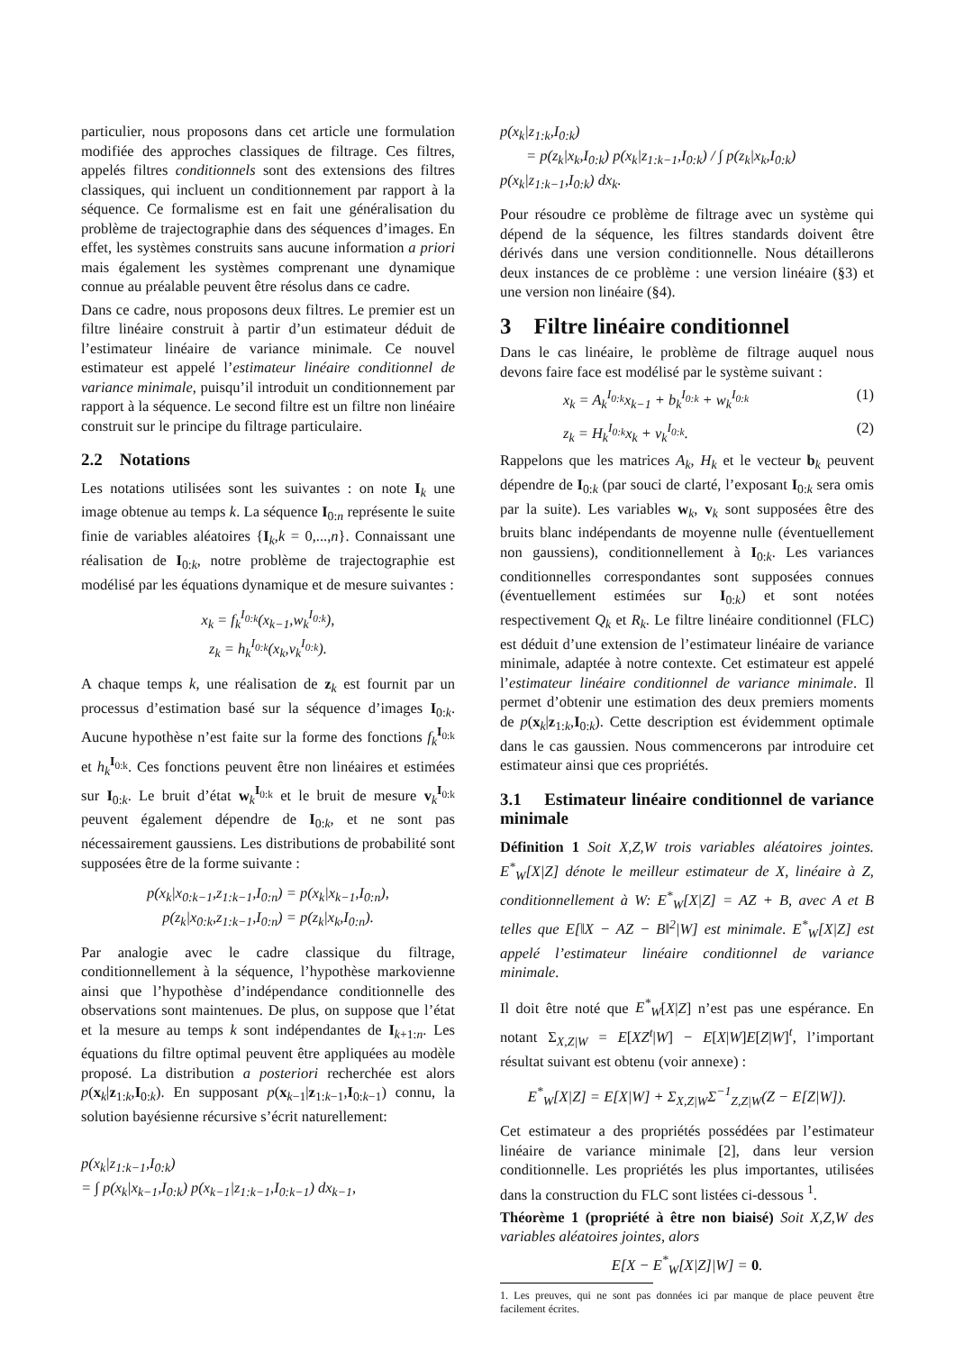particulier, nous proposons dans cet article une formulation modifiée des approches classiques de filtrage. Ces filtres, appelés filtres conditionnels sont des extensions des filtres classiques, qui incluent un conditionnement par rapport à la séquence. Ce formalisme est en fait une généralisation du problème de trajectographie dans des séquences d’images. En effet, les systèmes construits sans aucune information a priori mais également les systèmes comprenant une dynamique connue au préalable peuvent être résolus dans ce cadre.
Dans ce cadre, nous proposons deux filtres. Le premier est un filtre linéaire construit à partir d’un estimateur déduit de l’estimateur linéaire de variance minimale. Ce nouvel estimateur est appelé l’estimateur linéaire conditionnel de variance minimale, puisqu’il introduit un conditionnement par rapport à la séquence. Le second filtre est un filtre non linéaire construit sur le principe du filtrage particulaire.
2.2 Notations
Les notations utilisées sont les suivantes : on note I<sub>k</sub> une image obtenue au temps k. La séquence I<sub>0:n</sub> représente le suite finie de variables aléatoires {I<sub>k</sub>,k = 0,...,n}. Connaissant une réalisation de I<sub>0:k</sub>, notre problème de trajectographie est modélisé par les équations dynamique et de mesure suivantes :
x<sub>k</sub> = f<sub>k</sub><sup>I<sub>0:k</sub></sup>(x<sub>k−1</sub>,w<sub>k</sub><sup>I<sub>0:k</sub></sup>),
z<sub>k</sub> = h<sub>k</sub><sup>I<sub>0:k</sub></sup>(x<sub>k</sub>,v<sub>k</sub><sup>I<sub>0:k</sub></sup>).
A chaque temps k, une réalisation de z<sub>k</sub> est fournit par un processus d’estimation basé sur la séquence d’images I<sub>0:k</sub>. Aucune hypothèse n’est faite sur la forme des fonctions f<sub>k</sub><sup>I<sub>0:k</sub></sup> et h<sub>k</sub><sup>I<sub>0:k</sub></sup>. Ces fonctions peuvent être non linéaires et estimées sur I<sub>0:k</sub>. Le bruit d’état w<sub>k</sub><sup>I<sub>0:k</sub></sup> et le bruit de mesure v<sub>k</sub><sup>I<sub>0:k</sub></sup> peuvent également dépendre de I<sub>0:k</sub>, et ne sont pas nécessairement gaussiens. Les distributions de probabilité sont supposées être de la forme suivante :
p(x<sub>k</sub>|x<sub>0:k−1</sub>,z<sub>1:k−1</sub>,I<sub>0:n</sub>) = p(x<sub>k</sub>|x<sub>k−1</sub>,I<sub>0:n</sub>),
p(z<sub>k</sub>|x<sub>0:k</sub>,z<sub>1:k−1</sub>,I<sub>0:n</sub>) = p(z<sub>k</sub>|x<sub>k</sub>,I<sub>0:n</sub>).
Par analogie avec le cadre classique du filtrage, conditionnellement à la séquence, l’hypothèse markovienne ainsi que l’hypothèse d’indépendance conditionnelle des observations sont maintenues. De plus, on suppose que l’état et la mesure au temps k sont indépendantes de I<sub>k+1:n</sub>. Les équations du filtre optimal peuvent être appliquées au modèle proposé. La distribution a posteriori recherchée est alors p(x<sub>k</sub>|z<sub>1:k</sub>,I<sub>0:k</sub>). En supposant p(x<sub>k−1</sub>|z<sub>1:k−1</sub>,I<sub>0:k−1</sub>) connu, la solution bayésienne récursive s’écrit naturellement:
p(x<sub>k</sub>|z<sub>1:k−1</sub>,I<sub>0:k</sub>)
= ∫ p(x<sub>k</sub>|x<sub>k−1</sub>,I<sub>0:k</sub>) p(x<sub>k−1</sub>|z<sub>1:k−1</sub>,I<sub>0:k−1</sub>) dx<sub>k−1</sub>,
p(x<sub>k</sub>|z<sub>1:k</sub>,I<sub>0:k</sub>)
= p(z<sub>k</sub>|x<sub>k</sub>,I<sub>0:k</sub>) p(x<sub>k</sub>|z<sub>1:k−1</sub>,I<sub>0:k</sub>) / ∫ p(z<sub>k</sub>|x<sub>k</sub>,I<sub>0:k</sub>) p(x<sub>k</sub>|z<sub>1:k−1</sub>,I<sub>0:k</sub>) dx<sub>k</sub>.
Pour résoudre ce problème de filtrage avec un système qui dépend de la séquence, les filtres standards doivent être dérivés dans une version conditionnelle. Nous détaillerons deux instances de ce problème : une version linéaire (§3) et une version non linéaire (§4).
3 Filtre linéaire conditionnel
Dans le cas linéaire, le problème de filtrage auquel nous devons faire face est modélisé par le système suivant :
x<sub>k</sub> = A<sub>k</sub><sup>I<sub>0:k</sub></sup>x<sub>k−1</sub> + b<sub>k</sub><sup>I<sub>0:k</sub></sup> + w<sub>k</sub><sup>I<sub>0:k</sub></sup> (1)
z<sub>k</sub> = H<sub>k</sub><sup>I<sub>0:k</sub></sup>x<sub>k</sub> + v<sub>k</sub><sup>I<sub>0:k</sub></sup>. (2)
Rappelons que les matrices A<sub>k</sub>, H<sub>k</sub> et le vecteur b<sub>k</sub> peuvent dépendre de I<sub>0:k</sub> (par souci de clarté, l’exposant I<sub>0:k</sub> sera omis par la suite). Les variables w<sub>k</sub>, v<sub>k</sub> sont supposées être des bruits blanc indépendants de moyenne nulle (éventuellement non gaussiens), conditionnellement à I<sub>0:k</sub>. Les variances conditionnelles correspondantes sont supposées connues (éventuellement estimées sur I<sub>0:k</sub>) et sont notées respectivement Q<sub>k</sub> et R<sub>k</sub>. Le filtre linéaire conditionnel (FLC) est déduit d’une extension de l’estimateur linéaire de variance minimale, adaptée à notre contexte. Cet estimateur est appelé l’estimateur linéaire conditionnel de variance minimale. Il permet d’obtenir une estimation des deux premiers moments de p(x<sub>k</sub>|z<sub>1:k</sub>,I<sub>0:k</sub>). Cette description est évidemment optimale dans le cas gaussien. Nous commencerons par introduire cet estimateur ainsi que ces propriétés.
3.1 Estimateur linéaire conditionnel de variance minimale
Définition 1 Soit X,Z,W trois variables aléatoires jointes. E<sup>*</sup><sub>W</sub>[X|Z] dénote le meilleur estimateur de X, linéaire à Z, conditionnellement à W: E<sup>*</sup><sub>W</sub>[X|Z] = AZ + B, avec A et B telles que E[‖X − AZ − B‖<sup>2</sup>|W] est minimale. E<sup>*</sup><sub>W</sub>[X|Z] est appelé l’estimateur linéaire conditionnel de variance minimale.
Il doit être noté que E<sup>*</sup><sub>W</sub>[X|Z] n’est pas une espérance. En notant Σ<sub>X,Z|W</sub> = E[XZ<sup>t</sup>|W] − E[X|W]E[Z|W]<sup>t</sup>, l’important résultat suivant est obtenu (voir annexe) :
E<sup>*</sup><sub>W</sub>[X|Z] = E[X|W] + Σ<sub>X,Z|W</sub>Σ<sup>−1</sup><sub>Z,Z|W</sub>(Z − E[Z|W]).
Cet estimateur a des propriétés possédées par l’estimateur linéaire de variance minimale [2], dans leur version conditionnelle. Les propriétés les plus importantes, utilisées dans la construction du FLC sont listées ci-dessous <sup>1</sup>.
Théorème 1 (propriété à être non biaisé) Soit X,Z,W des variables aléatoires jointes, alors
E[X − E<sup>*</sup><sub>W</sub>[X|Z]|W] = 0.
1. Les preuves, qui ne sont pas données ici par manque de place peuvent être facilement écrites.